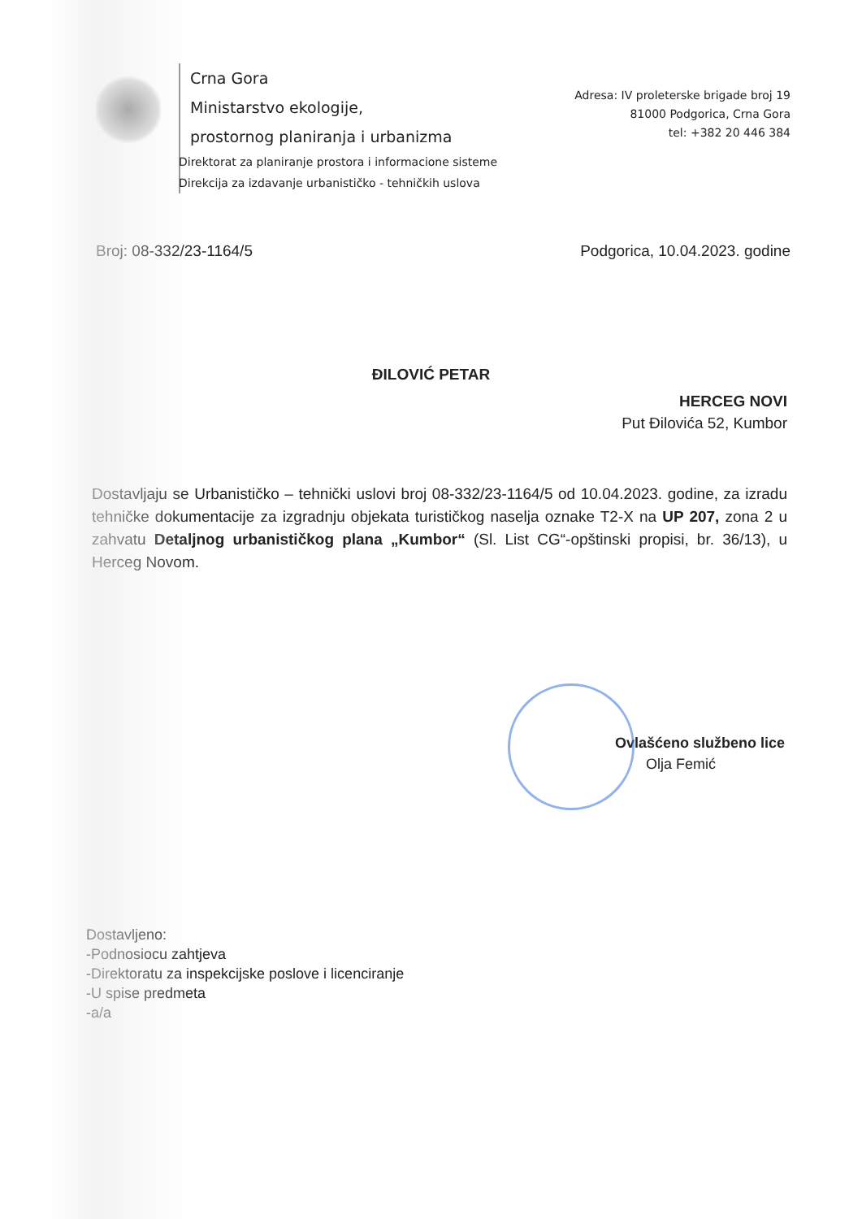Crna Gora
Ministarstvo ekologije,
prostornog planiranja i urbanizma
Direktorat za planiranje prostora i informacione sisteme
Direkcija za izdavanje urbanističko - tehničkih uslova
Adresa: IV proleterske brigade broj 19
81000 Podgorica, Crna Gora
tel: +382 20 446 384
Broj: 08-332/23-1164/5 Podgorica, 10.04.2023. godine
ĐILOVIĆ PETAR
HERCEG NOVI
Put Đilovića 52, Kumbor
Dostavljaju se Urbanističko – tehnički uslovi broj 08-332/23-1164/5 od 10.04.2023. godine, za izradu tehničke dokumentacije za izgradnju objekata turističkog naselja oznake T2-X na UP 207, zona 2 u zahvatu Detaljnog urbanističkog plana „Kumbor“ (Sl. List CG“-opštinski propisi, br. 36/13), u Herceg Novom.
Ovlašćeno službeno lice
Olja Femić
Dostavljeno:
-Podnosiocu zahtjeva
-Direktoratu za inspekcijske poslove i licenciranje
-U spise predmeta
-a/a